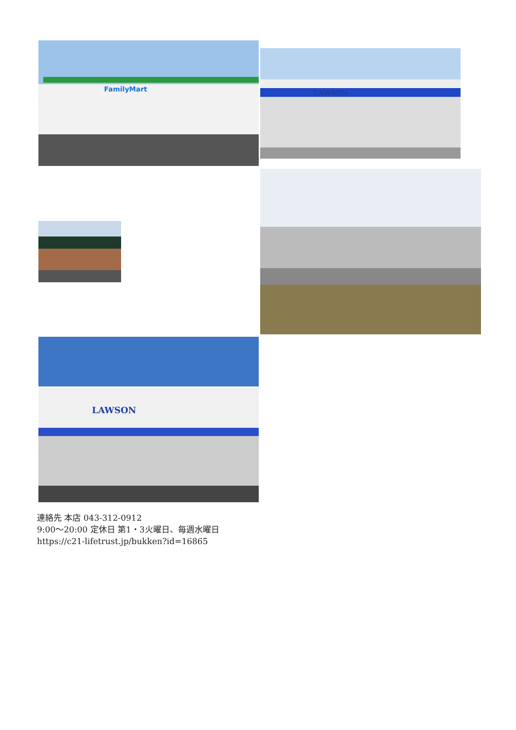FamilyMart
LAWSON
LAWSON
連絡先 本店 043-312-0912
9:00～20:00 定休日 第1・3火曜日、毎週水曜日
https://c21-lifetrust.jp/bukken?id=16865